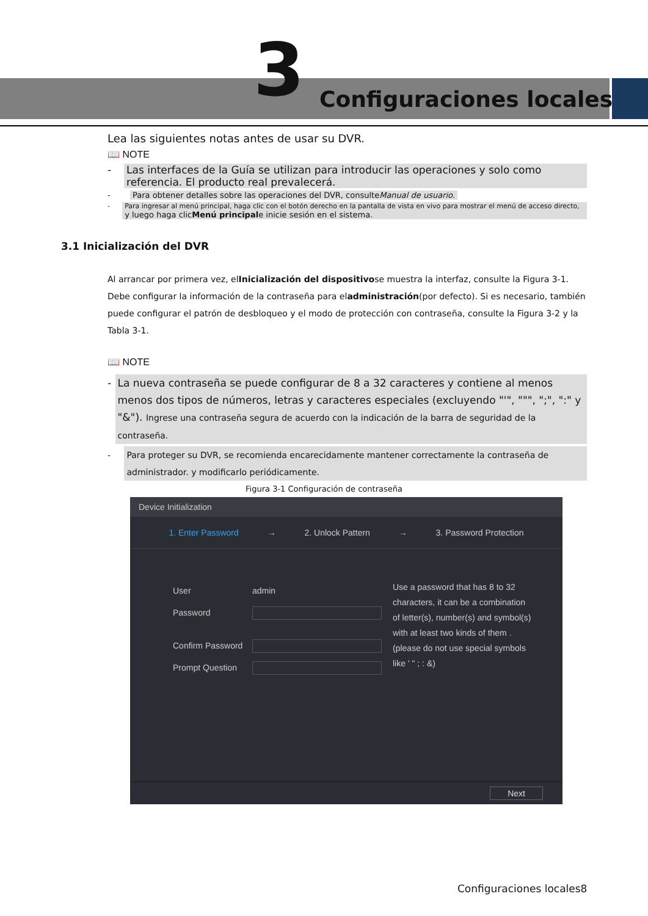3 Configuraciones locales
Lea las siguientes notas antes de usar su DVR.
📖 NOTE
- Las interfaces de la Guía se utilizan para introducir las operaciones y solo como referencia. El producto real prevalecerá.
- Para obtener detalles sobre las operaciones del DVR, consulteManual de usuario.
- Para ingresar al menú principal, haga clic con el botón derecho en la pantalla de vista en vivo para mostrar el menú de acceso directo, y luego haga clicMenú principale inicie sesión en el sistema.
3.1 Inicialización del DVR
Al arrancar por primera vez, elInicialización del dispositivose muestra la interfaz, consulte la Figura 3-1. Debe configurar la información de la contraseña para eladministración(por defecto). Si es necesario, también puede configurar el patrón de desbloqueo y el modo de protección con contraseña, consulte la Figura 3-2 y la Tabla 3-1.
📖 NOTE
- La nueva contraseña se puede configurar de 8 a 32 caracteres y contiene al menos menos dos tipos de números, letras y caracteres especiales (excluyendo "'", """, ";", ":" y "&"). Ingrese una contraseña segura de acuerdo con la indicación de la barra de seguridad de la contraseña.
- Para proteger su DVR, se recomienda encarecidamente mantener correctamente la contraseña de administrador. y modificarlo periódicamente.
Figura 3-1 Configuración de contraseña
Device Initialization
1. Enter Password → 2. Unlock Pattern → 3. Password Protection
User admin
Password
Confirm Password
Prompt Question
Use a password that has 8 to 32 characters, it can be a combination of letter(s), number(s) and symbol(s) with at least two kinds of them .(please do not use special symbols like ' " ; : &)
Next
Configuraciones locales8